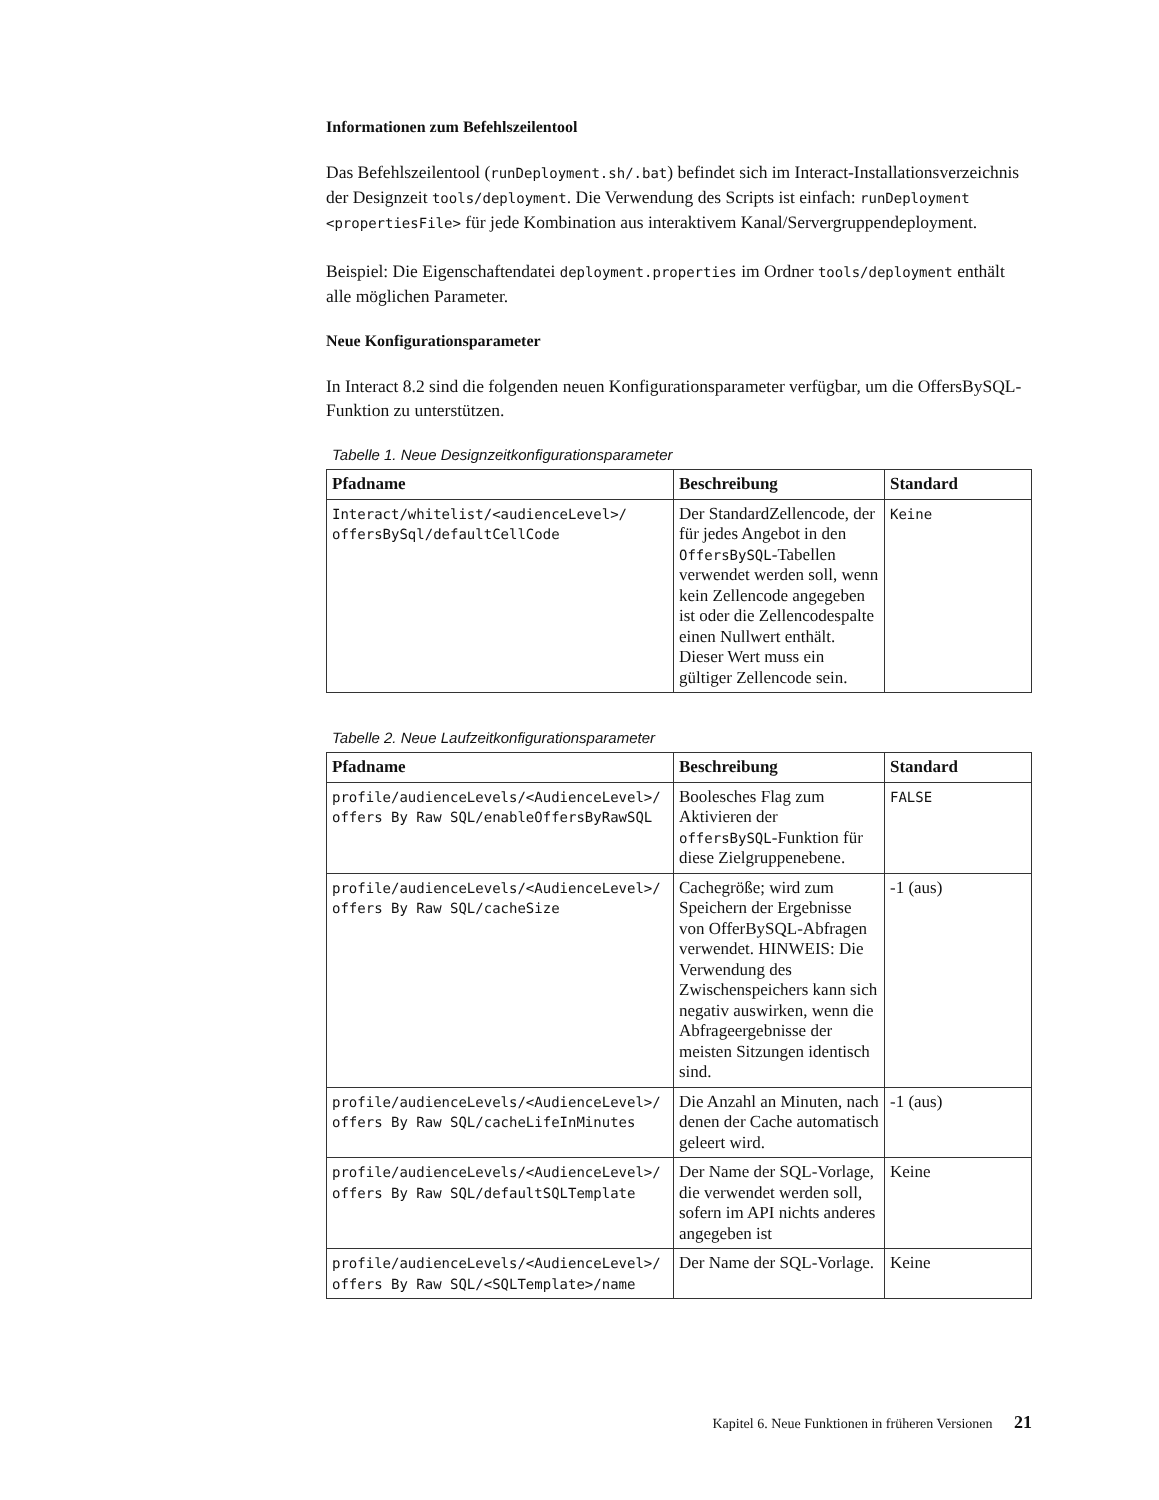Informationen zum Befehlszeilentool
Das Befehlszeilentool (runDeployment.sh/.bat) befindet sich im Interact-Installationsverzeichnis der Designzeit tools/deployment. Die Verwendung des Scripts ist einfach: runDeployment <propertiesFile> für jede Kombination aus interaktivem Kanal/Servergruppendeployment.
Beispiel: Die Eigenschaftendatei deployment.properties im Ordner tools/deployment enthält alle möglichen Parameter.
Neue Konfigurationsparameter
In Interact 8.2 sind die folgenden neuen Konfigurationsparameter verfügbar, um die OffersBySQL-Funktion zu unterstützen.
Tabelle 1. Neue Designzeitkonfigurationsparameter
| Pfadname | Beschreibung | Standard |
| --- | --- | --- |
| Interact/whitelist/<audienceLevel>/ offersBySql/defaultCellCode | Der StandardZellencode, der für jedes Angebot in den OffersBySQL -Tabellen verwendet werden soll, wenn kein Zellencode angegeben ist oder die Zellencodespalte einen Nullwert enthält. Dieser Wert muss ein gültiger Zellencode sein. | Keine |
Tabelle 2. Neue Laufzeitkonfigurationsparameter
| Pfadname | Beschreibung | Standard |
| --- | --- | --- |
| profile/audienceLevels/<AudienceLevel>/ offers By Raw SQL/enableOffersByRawSQL | Boolesches Flag zum Aktivieren der offersBySQL -Funktion für diese Zielgruppenebene. | FALSE |
| profile/audienceLevels/<AudienceLevel>/ offers By Raw SQL/cacheSize | Cachegröße; wird zum Speichern der Ergebnisse von OfferBySQL-Abfragen verwendet. HINWEIS: Die Verwendung des Zwischenspeichers kann sich negativ auswirken, wenn die Abfrageergebnisse der meisten Sitzungen identisch sind. | -1 (aus) |
| profile/audienceLevels/<AudienceLevel>/ offers By Raw SQL/cacheLifeInMinutes | Die Anzahl an Minuten, nach denen der Cache automatisch geleert wird. | -1 (aus) |
| profile/audienceLevels/<AudienceLevel>/ offers By Raw SQL/defaultSQLTemplate | Der Name der SQL-Vorlage, die verwendet werden soll, sofern im API nichts anderes angegeben ist | Keine |
| profile/audienceLevels/<AudienceLevel>/ offers By Raw SQL/<SQLTemplate>/name | Der Name der SQL-Vorlage. | Keine |
Kapitel 6. Neue Funktionen in früheren Versionen 21